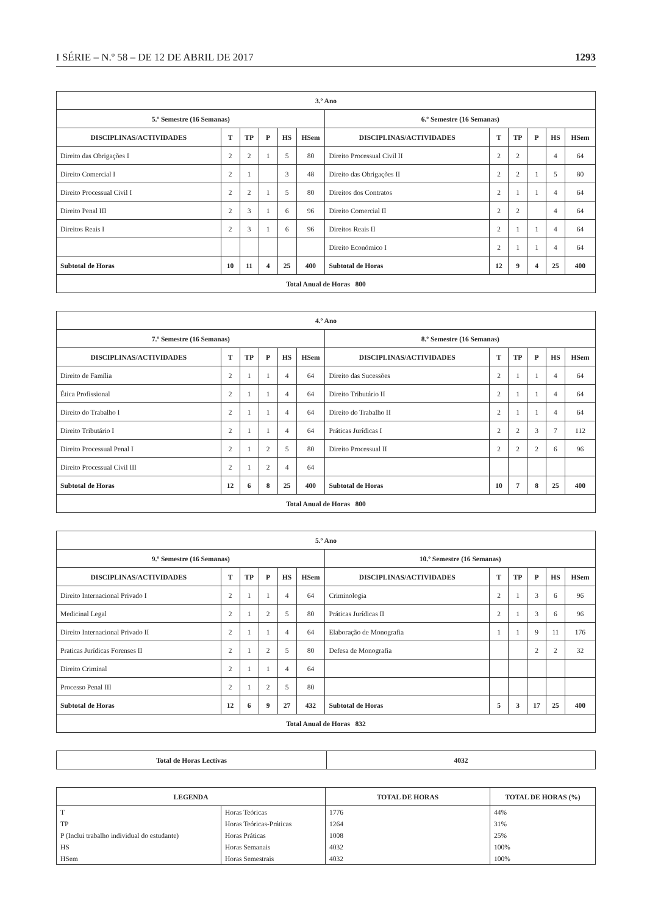I SÉRIE – N.º 58 – DE 12 DE ABRIL DE 2017 1293
| 3.º Ano | | | | | | | | | | | |
| --- | --- | --- | --- | --- | --- | --- | --- | --- | --- | --- | --- |
| 5.º Semestre (16 Semanas) | | | | | | 6.º Semestre (16 Semanas) | | | | | |
| DISCIPLINAS/ACTIVIDADES | T | TP | P | HS | HSem | DISCIPLINAS/ACTIVIDADES | T | TP | P | HS | HSem |
| Direito das Obrigações I | 2 | 2 | 1 | 5 | 80 | Direito Processual Civil II | 2 | 2 | | 4 | 64 |
| Direito Comercial I | 2 | 1 | | 3 | 48 | Direito das Obrigações II | 2 | 2 | 1 | 5 | 80 |
| Direito Processual Civil I | 2 | 2 | 1 | 5 | 80 | Direitos dos Contratos | 2 | 1 | 1 | 4 | 64 |
| Direito Penal III | 2 | 3 | 1 | 6 | 96 | Direito Comercial II | 2 | 2 | | 4 | 64 |
| Direitos Reais I | 2 | 3 | 1 | 6 | 96 | Direitos Reais II | 2 | 1 | 1 | 4 | 64 |
| | | | | | | Direito Económico I | 2 | 1 | 1 | 4 | 64 |
| Subtotal de Horas | 10 | 11 | 4 | 25 | 400 | Subtotal de Horas | 12 | 9 | 4 | 25 | 400 |
| Total Anual de Horas 800 | | | | | | | | | | | |
| 4.º Ano | | | | | | | | | | | |
| --- | --- | --- | --- | --- | --- | --- | --- | --- | --- | --- | --- |
| 7.º Semestre (16 Semanas) | | | | | | 8.º Semestre (16 Semanas) | | | | | |
| DISCIPLINAS/ACTIVIDADES | T | TP | P | HS | HSem | DISCIPLINAS/ACTIVIDADES | T | TP | P | HS | HSem |
| Direito de Família | 2 | 1 | 1 | 4 | 64 | Direito das Sucessões | 2 | 1 | 1 | 4 | 64 |
| Ética Profissional | 2 | 1 | 1 | 4 | 64 | Direito Tributário II | 2 | 1 | 1 | 4 | 64 |
| Direito do Trabalho I | 2 | 1 | 1 | 4 | 64 | Direito do Trabalho II | 2 | 1 | 1 | 4 | 64 |
| Direito Tributário I | 2 | 1 | 1 | 4 | 64 | Práticas Jurídicas I | 2 | 2 | 3 | 7 | 112 |
| Direito Processual Penal I | 2 | 1 | 2 | 5 | 80 | Direito Processual II | 2 | 2 | 2 | 6 | 96 |
| Direito Processual Civil III | 2 | 1 | 2 | 4 | 64 | | | | | | |
| Subtotal de Horas | 12 | 6 | 8 | 25 | 400 | Subtotal de Horas | 10 | 7 | 8 | 25 | 400 |
| Total Anual de Horas 800 | | | | | | | | | | | |
| 5.º Ano | | | | | | | | | | | |
| --- | --- | --- | --- | --- | --- | --- | --- | --- | --- | --- | --- |
| 9.º Semestre (16 Semanas) | | | | | | 10.º Semestre (16 Semanas) | | | | | |
| DISCIPLINAS/ACTIVIDADES | T | TP | P | HS | HSem | DISCIPLINAS/ACTIVIDADES | T | TP | P | HS | HSem |
| Direito Internacional Privado I | 2 | 1 | 1 | 4 | 64 | Criminologia | 2 | 1 | 3 | 6 | 96 |
| Medicinal Legal | 2 | 1 | 2 | 5 | 80 | Práticas Jurídicas II | 2 | 1 | 3 | 6 | 96 |
| Direito Internacional Privado II | 2 | 1 | 1 | 4 | 64 | Elaboração de Monografia | 1 | 1 | 9 | 11 | 176 |
| Praticas Jurídicas Forenses II | 2 | 1 | 2 | 5 | 80 | Defesa de Monografia | | | 2 | 2 | 32 |
| Direito Criminal | 2 | 1 | 1 | 4 | 64 | | | | | | |
| Processo Penal III | 2 | 1 | 2 | 5 | 80 | | | | | | |
| Subtotal de Horas | 12 | 6 | 9 | 27 | 432 | Subtotal de Horas | 5 | 3 | 17 | 25 | 400 |
| Total Anual de Horas 832 | | | | | | | | | | | |
| Total de Horas Lectivas | 4032 |
| --- | --- |
| LEGENDA | | TOTAL DE HORAS | TOTAL DE HORAS (%) |
| --- | --- | --- | --- |
| T | Horas Teóricas | 1776 | 44% |
| TP | Horas Teóricas-Práticas | 1264 | 31% |
| P (Inclui trabalho individual do estudante) | Horas Práticas | 1008 | 25% |
| HS | Horas Semanais | 4032 | 100% |
| HSem | Horas Semestrais | 4032 | 100% |